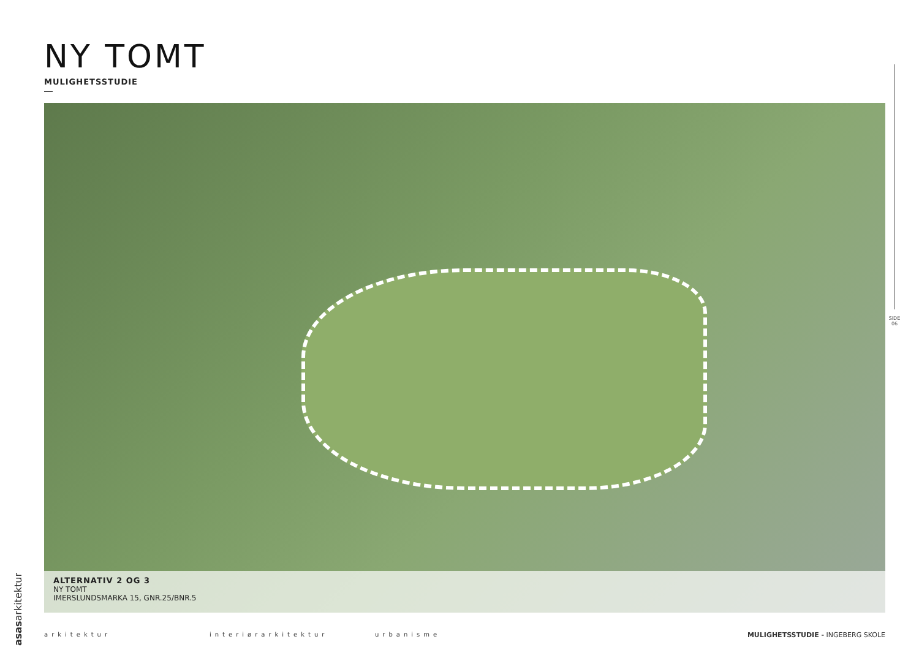NY TOMT
MULIGHETSSTUDIE
ALTERNATIV 2 OG 3
NY TOMT
IMERSLUNDSMARKA 15, GNR.25/BNR.5
SIDE
06
asasarkitektur
arkitektur interiørarkitektur urbanisme MULIGHETSSTUDIE - INGEBERG SKOLE